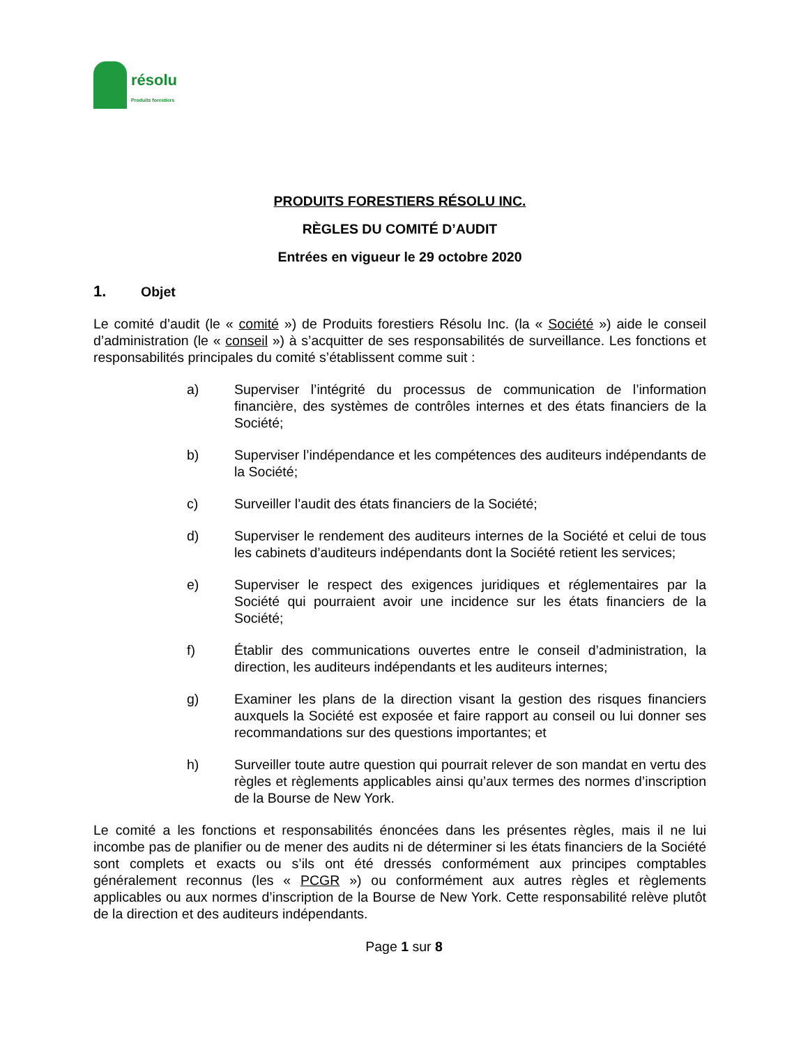résolu
Produits forestiers
PRODUITS FORESTIERS RÉSOLU INC.
RÈGLES DU COMITÉ D’AUDIT
Entrées en vigueur le 29 octobre 2020
1. Objet
Le comité d’audit (le « comité ») de Produits forestiers Résolu Inc. (la « Société ») aide le conseil d’administration (le « conseil ») à s’acquitter de ses responsabilités de surveillance. Les fonctions et responsabilités principales du comité s’établissent comme suit :
a) Superviser l’intégrité du processus de communication de l’information financière, des systèmes de contrôles internes et des états financiers de la Société;
b) Superviser l’indépendance et les compétences des auditeurs indépendants de la Société;
c) Surveiller l’audit des états financiers de la Société;
d) Superviser le rendement des auditeurs internes de la Société et celui de tous les cabinets d’auditeurs indépendants dont la Société retient les services;
e) Superviser le respect des exigences juridiques et réglementaires par la Société qui pourraient avoir une incidence sur les états financiers de la Société;
f) Établir des communications ouvertes entre le conseil d’administration, la direction, les auditeurs indépendants et les auditeurs internes;
g) Examiner les plans de la direction visant la gestion des risques financiers auxquels la Société est exposée et faire rapport au conseil ou lui donner ses recommandations sur des questions importantes; et
h) Surveiller toute autre question qui pourrait relever de son mandat en vertu des règles et règlements applicables ainsi qu’aux termes des normes d’inscription de la Bourse de New York.
Le comité a les fonctions et responsabilités énoncées dans les présentes règles, mais il ne lui incombe pas de planifier ou de mener des audits ni de déterminer si les états financiers de la Société sont complets et exacts ou s’ils ont été dressés conformément aux principes comptables généralement reconnus (les « PCGR ») ou conformément aux autres règles et règlements applicables ou aux normes d’inscription de la Bourse de New York. Cette responsabilité relève plutôt de la direction et des auditeurs indépendants.
Page 1 sur 8